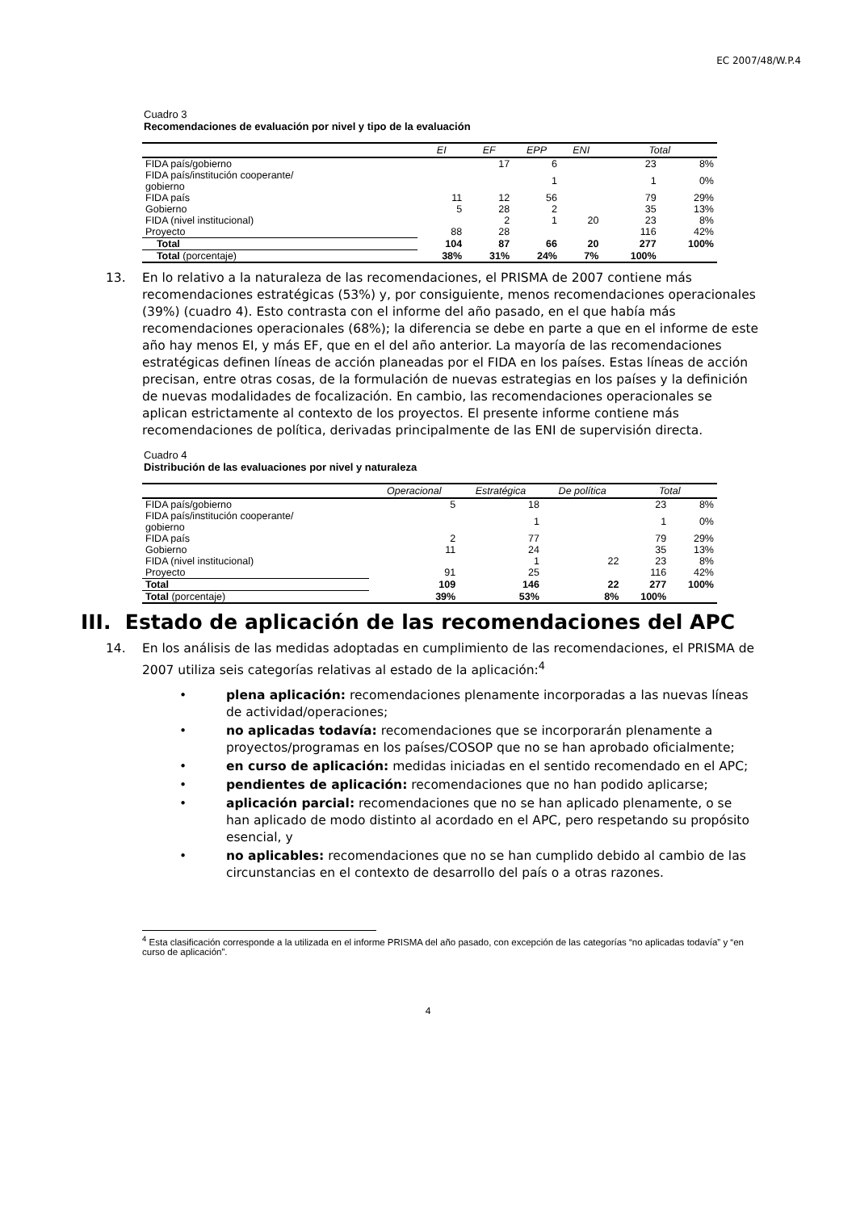EC 2007/48/W.P.4
Cuadro 3
Recomendaciones de evaluación por nivel y tipo de la evaluación
| | EI | EF | EPP | ENI | Total | |
| --- | --- | --- | --- | --- | --- | --- |
| FIDA país/gobierno | | 17 | 6 | | 23 | 8% |
| FIDA país/institución cooperante/ gobierno | | | 1 | | 1 | 0% |
| FIDA país | 11 | 12 | 56 | | 79 | 29% |
| Gobierno | 5 | 28 | 2 | | 35 | 13% |
| FIDA (nivel institucional) | | 2 | 1 | 20 | 23 | 8% |
| Proyecto | 88 | 28 | | | 116 | 42% |
| Total | 104 | 87 | 66 | 20 | 277 | 100% |
| Total (porcentaje) | 38% | 31% | 24% | 7% | 100% | |
13. En lo relativo a la naturaleza de las recomendaciones, el PRISMA de 2007 contiene más recomendaciones estratégicas (53%) y, por consiguiente, menos recomendaciones operacionales (39%) (cuadro 4). Esto contrasta con el informe del año pasado, en el que había más recomendaciones operacionales (68%); la diferencia se debe en parte a que en el informe de este año hay menos EI, y más EF, que en el del año anterior. La mayoría de las recomendaciones estratégicas definen líneas de acción planeadas por el FIDA en los países. Estas líneas de acción precisan, entre otras cosas, de la formulación de nuevas estrategias en los países y la definición de nuevas modalidades de focalización. En cambio, las recomendaciones operacionales se aplican estrictamente al contexto de los proyectos. El presente informe contiene más recomendaciones de política, derivadas principalmente de las ENI de supervisión directa.
Cuadro 4
Distribución de las evaluaciones por nivel y naturaleza
| | Operacional | Estratégica | De política | Total | |
| --- | --- | --- | --- | --- | --- |
| FIDA país/gobierno | 5 | 18 | | 23 | 8% |
| FIDA país/institución cooperante/ gobierno | | 1 | | 1 | 0% |
| FIDA país | 2 | 77 | | 79 | 29% |
| Gobierno | 11 | 24 | | 35 | 13% |
| FIDA (nivel institucional) | | 1 | 22 | 23 | 8% |
| Proyecto | 91 | 25 | | 116 | 42% |
| Total | 109 | 146 | 22 | 277 | 100% |
| Total (porcentaje) | 39% | 53% | 8% | 100% | |
III. Estado de aplicación de las recomendaciones del APC
14. En los análisis de las medidas adoptadas en cumplimiento de las recomendaciones, el PRISMA de 2007 utiliza seis categorías relativas al estado de la aplicación:<sup>4</sup>
• plena aplicación: recomendaciones plenamente incorporadas a las nuevas líneas de actividad/operaciones;
• no aplicadas todavía: recomendaciones que se incorporarán plenamente a proyectos/programas en los países/COSOP que no se han aprobado oficialmente;
• en curso de aplicación: medidas iniciadas en el sentido recomendado en el APC;
• pendientes de aplicación: recomendaciones que no han podido aplicarse;
• aplicación parcial: recomendaciones que no se han aplicado plenamente, o se han aplicado de modo distinto al acordado en el APC, pero respetando su propósito esencial, y
• no aplicables: recomendaciones que no se han cumplido debido al cambio de las circunstancias en el contexto de desarrollo del país o a otras razones.
<sup>4</sup> Esta clasificación corresponde a la utilizada en el informe PRISMA del año pasado, con excepción de las categorías “no aplicadas todavía” y “en curso de aplicación”.
4